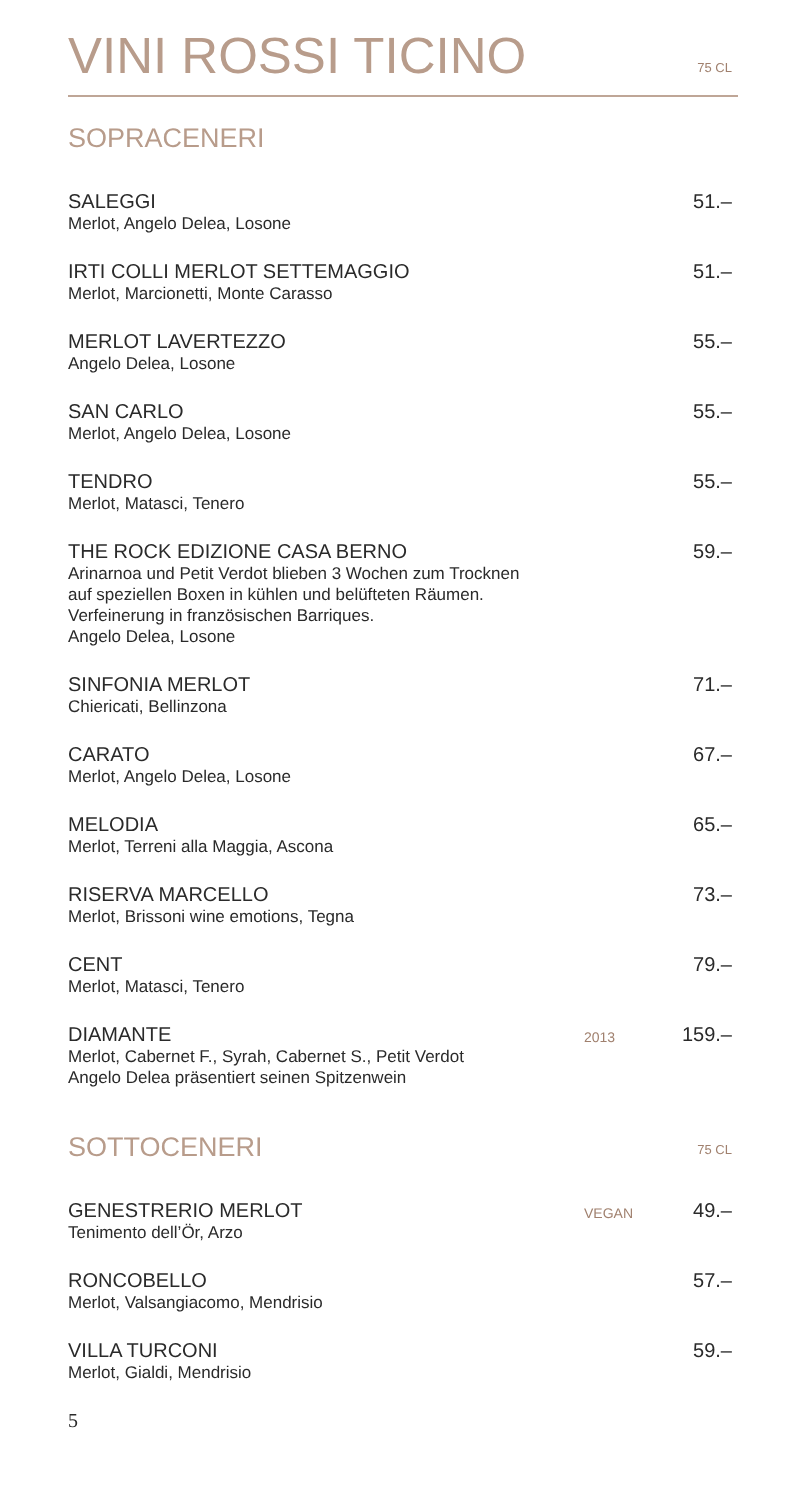VINI ROSSI TICINO
75 CL
SOPRACENERI
SALEGGI
Merlot, Angelo Delea, Losone
51.–
IRTI COLLI MERLOT SETTEMAGGIO
Merlot, Marcionetti, Monte Carasso
51.–
MERLOT LAVERTEZZO
Angelo Delea, Losone
55.–
SAN CARLO
Merlot, Angelo Delea, Losone
55.–
TENDRO
Merlot, Matasci, Tenero
55.–
THE ROCK EDIZIONE CASA BERNO
Arinarnoa und Petit Verdot blieben 3 Wochen zum Trocknen
auf speziellen Boxen in kühlen und belüfteten Räumen.
Verfeinerung in französischen Barriques.
Angelo Delea, Losone
59.–
SINFONIA MERLOT
Chiericati, Bellinzona
71.–
CARATO
Merlot, Angelo Delea, Losone
67.–
MELODIA
Merlot, Terreni alla Maggia, Ascona
65.–
RISERVA MARCELLO
Merlot, Brissoni wine emotions, Tegna
73.–
CENT
Merlot, Matasci, Tenero
79.–
DIAMANTE
Merlot, Cabernet F., Syrah, Cabernet S., Petit Verdot
Angelo Delea präsentiert seinen Spitzenwein
2013
159.–
SOTTOCENERI 75 CL
GENESTRERIO MERLOT
Tenimento dell’Ör, Arzo
VEGAN
49.–
RONCOBELLO
Merlot, Valsangiacomo, Mendrisio
57.–
VILLA TURCONI
Merlot, Gialdi, Mendrisio
59.–
5